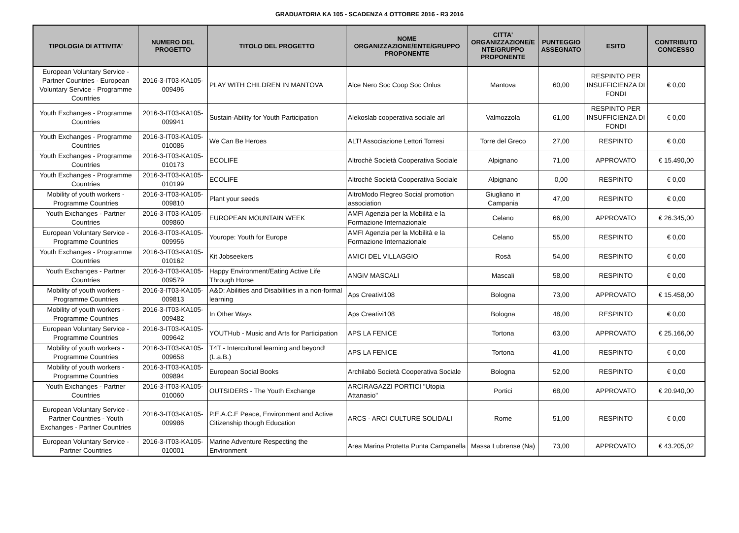GRADUATORIA KA 105 - SCADENZA 4 OTTOBRE 2016 - R3 2016
| TIPOLOGIA DI ATTIVITA' | NUMERO DEL PROGETTO | TITOLO DEL PROGETTO | NOME ORGANIZZAZIONE/ENTE/GRUPPO PROPONENTE | CITTA' ORGANIZZAZIONE/E NTE/GRUPPO PROPONENTE | PUNTEGGIO ASSEGNATO | ESITO | CONTRIBUTO CONCESSO |
| --- | --- | --- | --- | --- | --- | --- | --- |
| European Voluntary Service - Partner Countries - European Voluntary Service - Programme Countries | 2016-3-IT03-KA105-009496 | PLAY WITH CHILDREN IN MANTOVA | Alce Nero Soc Coop Soc Onlus | Mantova | 60,00 | RESPINTO PER INSUFFICIENZA DI FONDI | € 0,00 |
| Youth Exchanges - Programme Countries | 2016-3-IT03-KA105-009941 | Sustain-Ability for Youth Participation | Alekoslab cooperativa sociale arl | Valmozzola | 61,00 | RESPINTO PER INSUFFICIENZA DI FONDI | € 0,00 |
| Youth Exchanges - Programme Countries | 2016-3-IT03-KA105-010086 | We Can Be Heroes | ALT! Associazione Lettori Torresi | Torre del Greco | 27,00 | RESPINTO | € 0,00 |
| Youth Exchanges - Programme Countries | 2016-3-IT03-KA105-010173 | ECOLIFE | Altrochè Società Cooperativa Sociale | Alpignano | 71,00 | APPROVATO | € 15.490,00 |
| Youth Exchanges - Programme Countries | 2016-3-IT03-KA105-010199 | ECOLIFE | Altrochè Società Cooperativa Sociale | Alpignano | 0,00 | RESPINTO | € 0,00 |
| Mobility of youth workers - Programme Countries | 2016-3-IT03-KA105-009810 | Plant your seeds | AltroModo Flegreo Social promotion association | Giugliano in Campania | 47,00 | RESPINTO | € 0,00 |
| Youth Exchanges - Partner Countries | 2016-3-IT03-KA105-009860 | EUROPEAN MOUNTAIN WEEK | AMFI Agenzia per la Mobilità e la Formazione Internazionale | Celano | 66,00 | APPROVATO | € 26.345,00 |
| European Voluntary Service - Programme Countries | 2016-3-IT03-KA105-009956 | Yourope: Youth for Europe | AMFI Agenzia per la Mobilità e la Formazione Internazionale | Celano | 55,00 | RESPINTO | € 0,00 |
| Youth Exchanges - Programme Countries | 2016-3-IT03-KA105-010162 | Kit Jobseekers | AMICI DEL VILLAGGIO | Rosà | 54,00 | RESPINTO | € 0,00 |
| Youth Exchanges - Partner Countries | 2016-3-IT03-KA105-009579 | Happy Environment/Eating Active Life Through Horse | ANGiV MASCALI | Mascali | 58,00 | RESPINTO | € 0,00 |
| Mobility of youth workers - Programme Countries | 2016-3-IT03-KA105-009813 | A&D: Abilities and Disabilities in a non-formal learning | Aps Creativi108 | Bologna | 73,00 | APPROVATO | € 15.458,00 |
| Mobility of youth workers - Programme Countries | 2016-3-IT03-KA105-009482 | In Other Ways | Aps Creativi108 | Bologna | 48,00 | RESPINTO | € 0,00 |
| European Voluntary Service - Programme Countries | 2016-3-IT03-KA105-009642 | YOUTHub - Music and Arts for Participation | APS LA FENICE | Tortona | 63,00 | APPROVATO | € 25.166,00 |
| Mobility of youth workers - Programme Countries | 2016-3-IT03-KA105-009658 | T4T - Intercultural learning and beyond! (L.a.B.) | APS LA FENICE | Tortona | 41,00 | RESPINTO | € 0,00 |
| Mobility of youth workers - Programme Countries | 2016-3-IT03-KA105-009894 | European Social Books | Archilabò Società Cooperativa Sociale | Bologna | 52,00 | RESPINTO | € 0,00 |
| Youth Exchanges - Partner Countries | 2016-3-IT03-KA105-010060 | OUTSIDERS - The Youth Exchange | ARCIRAGAZZI PORTICI "Utopia Attanasio" | Portici | 68,00 | APPROVATO | € 20.940,00 |
| European Voluntary Service - Partner Countries - Youth Exchanges - Partner Countries | 2016-3-IT03-KA105-009986 | P.E.A.C.E Peace, Environment and Active Citizenship though Education | ARCS - ARCI CULTURE SOLIDALI | Rome | 51,00 | RESPINTO | € 0,00 |
| European Voluntary Service - Partner Countries | 2016-3-IT03-KA105-010001 | Marine Adventure Respecting the Environment | Area Marina Protetta Punta Campanella | Massa Lubrense (Na) | 73,00 | APPROVATO | € 43.205,02 |